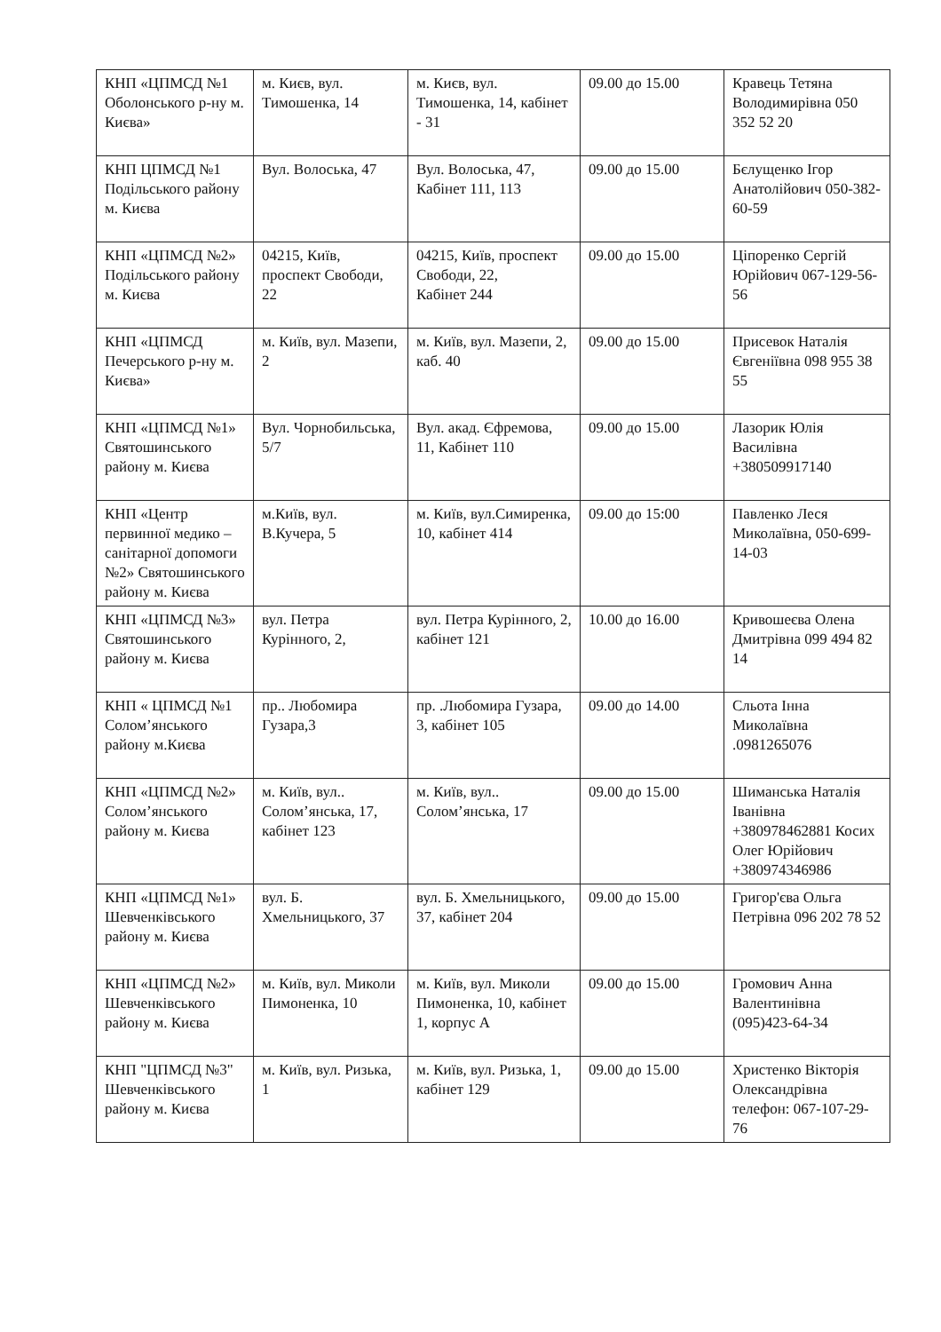| КНП «ЦПМСД №1 Оболонського р-ну м. Києва» | м. Києв, вул. Тимошенка, 14 | м. Києв, вул. Тимошенка, 14, кабінет - 31 | 09.00 до 15.00 | Кравець Тетяна Володимирівна 050 352 52 20 |
| КНП ЦПМСД №1 Подільського району м. Києва | Вул. Волоська, 47 | Вул. Волоська, 47, Кабінет 111, 113 | 09.00 до 15.00 | Бєлущенко Ігор Анатолійович 050-382-60-59 |
| КНП «ЦПМСД №2» Подільського району м. Києва | 04215, Київ, проспект Свободи, 22 | 04215, Київ, проспект Свободи, 22, Кабінет 244 | 09.00 до 15.00 | Ціпоренко Сергій Юрійович 067-129-56-56 |
| КНП «ЦПМСД Печерського р-ну м. Києва» | м. Київ, вул. Мазепи, 2 | м. Київ, вул. Мазепи, 2, каб. 40 | 09.00 до 15.00 | Присевок Наталія Євгеніївна 098 955 38 55 |
| КНП «ЦПМСД №1» Святошинського району м. Києва | Вул. Чорнобильська, 5/7 | Вул. акад. Єфремова, 11, Кабінет 110 | 09.00 до 15.00 | Лазорик Юлія Василівна +380509917140 |
| КНП «Центр первинної медико – санітарної допомоги №2» Святошинського району м. Києва | м.Київ, вул. В.Кучера, 5 | м. Київ, вул.Симиренка, 10, кабінет 414 | 09.00 до 15:00 | Павленко Леся Миколаївна, 050-699-14-03 |
| КНП «ЦПМСД №3» Святошинського району м. Києва | вул. Петра Курінного, 2, | вул. Петра Курінного, 2, кабінет 121 | 10.00 до 16.00 | Кривошеєва Олена Дмитрівна 099 494 82 14 |
| КНП « ЦПМСД №1 Солом’янського району м.Києва | пр.. Любомира Гузара,3 | пр. .Любомира Гузара, 3, кабінет 105 | 09.00 до 14.00 | Сльота Інна Миколаївна .0981265076 |
| КНП «ЦПМСД №2» Солом’янського району м. Києва | м. Київ, вул.. Солом’янська, 17, кабінет 123 | м. Київ, вул.. Солом’янська, 17 | 09.00 до 15.00 | Шиманська Наталія Іванівна +380978462881 Косих Олег Юрійович +380974346986 |
| КНП «ЦПМСД №1» Шевченківського району м. Києва | вул. Б. Хмельницького, 37 | вул. Б. Хмельницького, 37, кабінет 204 | 09.00 до 15.00 | Григор'єва Ольга Петрівна 096 202 78 52 |
| КНП «ЦПМСД №2» Шевченківського району м. Києва | м. Київ, вул. Миколи Пимоненка, 10 | м. Київ, вул. Миколи Пимоненка, 10, кабінет 1, корпус А | 09.00 до 15.00 | Громович Анна Валентинівна (095)423-64-34 |
| КНП "ЦПМСД №3" Шевченківського району м. Києва | м. Київ, вул. Ризька, 1 | м. Київ, вул. Ризька, 1, кабінет 129 | 09.00 до 15.00 | Христенко Вікторія Олександрівна телефон: 067-107-29-76 |